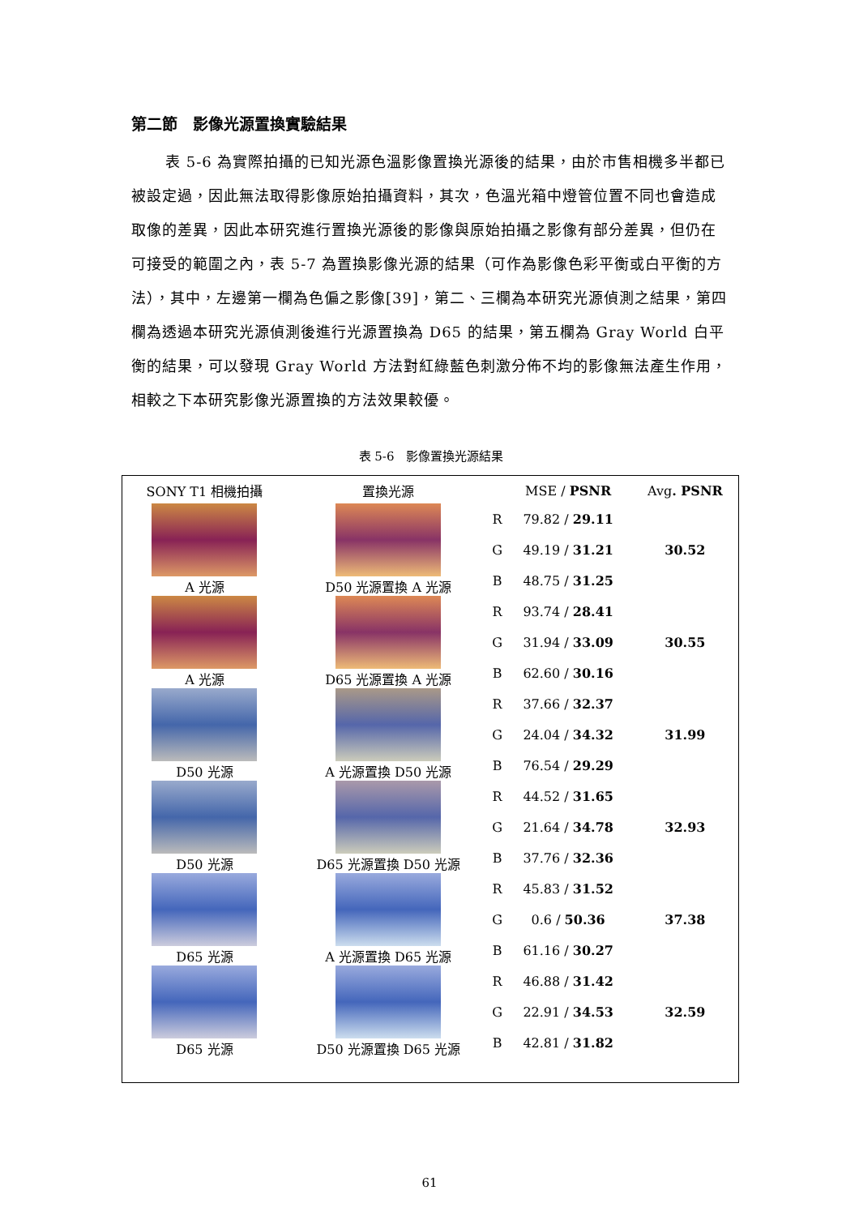第二節　影像光源置換實驗結果
表 5-6 為實際拍攝的已知光源色溫影像置換光源後的結果，由於市售相機多半都已被設定過，因此無法取得影像原始拍攝資料，其次，色溫光箱中燈管位置不同也會造成取像的差異，因此本研究進行置換光源後的影像與原始拍攝之影像有部分差異，但仍在可接受的範圍之內，表 5-7 為置換影像光源的結果（可作為影像色彩平衡或白平衡的方法），其中，左邊第一欄為色偏之影像[39]，第二、三欄為本研究光源偵測之結果，第四欄為透過本研究光源偵測後進行光源置換為 D65 的結果，第五欄為 Gray World 白平衡的結果，可以發現 Gray World 方法對紅綠藍色刺激分佈不均的影像無法產生作用，相較之下本研究影像光源置換的方法效果較優。
表 5-6　影像置換光源結果
| SONY T1 相機拍攝 | 置換光源 | | MSE / PSNR | Avg . PSNR |
| --- | --- | --- | --- | --- |
| A 光源 | D50 光源置換 A 光源 | R | 79.82 / 29.11 | 30.52 |
| | | G | 49.19 / 31.21 | |
| | | B | 48.75 / 31.25 | |
| A 光源 | D65 光源置換 A 光源 | R | 93.74 / 28.41 | 30.55 |
| | | G | 31.94 / 33.09 | |
| | | B | 62.60 / 30.16 | |
| D50 光源 | A 光源置換 D50 光源 | R | 37.66 / 32.37 | 31.99 |
| | | G | 24.04 / 34.32 | |
| | | B | 76.54 / 29.29 | |
| D50 光源 | D65 光源置換 D50 光源 | R | 44.52 / 31.65 | 32.93 |
| | | G | 21.64 / 34.78 | |
| | | B | 37.76 / 32.36 | |
| D65 光源 | A 光源置換 D65 光源 | R | 45.83 / 31.52 | 37.38 |
| | | G | 0.6 / 50.36 | |
| | | B | 61.16 / 30.27 | |
| D65 光源 | D50 光源置換 D65 光源 | R | 46.88 / 31.42 | 32.59 |
| | | G | 22.91 / 34.53 | |
| | | B | 42.81 / 31.82 | |
61